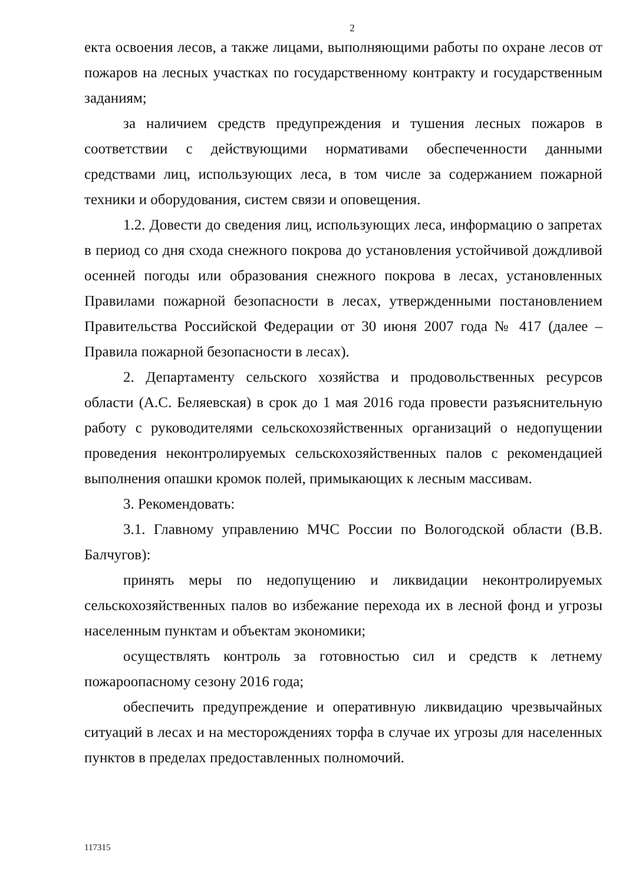2
екта освоения лесов, а также лицами, выполняющими работы по охране лесов от пожаров на лесных участках по государственному контракту и государственным заданиям;
за наличием средств предупреждения и тушения лесных пожаров в соответствии с действующими нормативами обеспеченности данными средствами лиц, использующих леса, в том числе за содержанием пожарной техники и оборудования, систем связи и оповещения.
1.2. Довести до сведения лиц, использующих леса, информацию о запретах в период со дня схода снежного покрова до установления устойчивой дождливой осенней погоды или образования снежного покрова в лесах, установленных Правилами пожарной безопасности в лесах, утвержденными постановлением Правительства Российской Федерации от 30 июня 2007 года № 417 (далее – Правила пожарной безопасности в лесах).
2. Департаменту сельского хозяйства и продовольственных ресурсов области (А.С. Беляевская) в срок до 1 мая 2016 года провести разъяснительную работу с руководителями сельскохозяйственных организаций о недопущении проведения неконтролируемых сельскохозяйственных палов с рекомендацией выполнения опашки кромок полей, примыкающих к лесным массивам.
3. Рекомендовать:
3.1. Главному управлению МЧС России по Вологодской области (В.В. Балчугов):
принять меры по недопущению и ликвидации неконтролируемых сельскохозяйственных палов во избежание перехода их в лесной фонд и угрозы населенным пунктам и объектам экономики;
осуществлять контроль за готовностью сил и средств к летнему пожароопасному сезону 2016 года;
обеспечить предупреждение и оперативную ликвидацию чрезвычайных ситуаций в лесах и на месторождениях торфа в случае их угрозы для населенных пунктов в пределах предоставленных полномочий.
117315